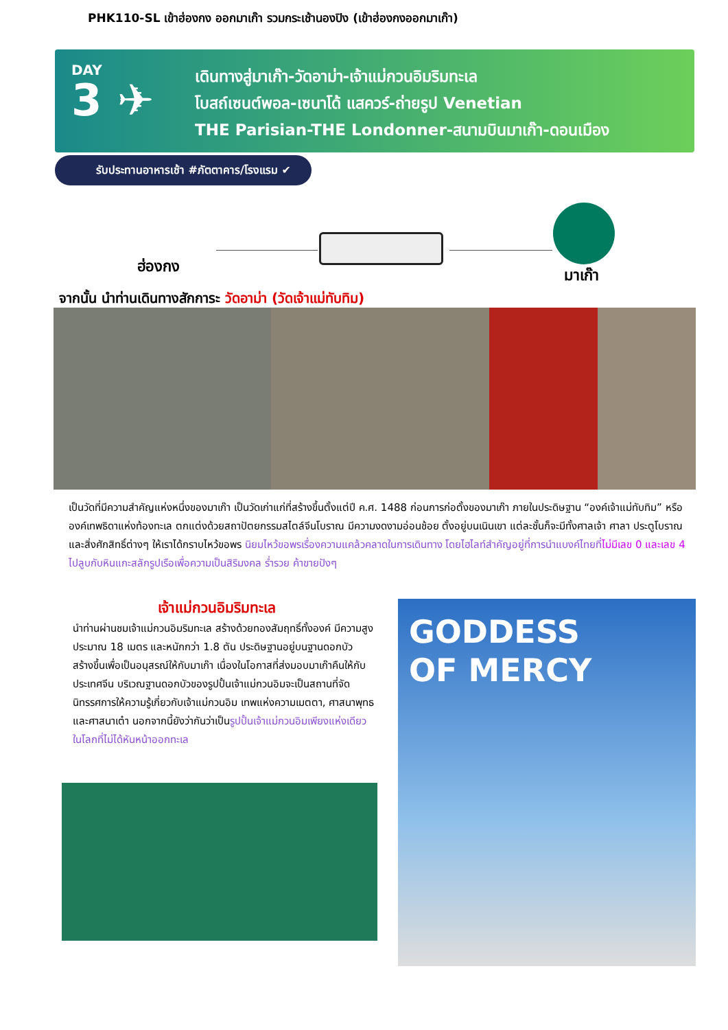PHK110-SL เข้าฮ่องกง ออกมาเก๊า รวมกระเช้านองปิง (เข้าฮ่องกงออกมาเก๊า)
DAY
3 ✈
เดินทางสู่มาเก๊า-วัดอาม่า-เจ้าแม่กวนอิมริมทะเล
โบสถ์เซนต์พอล-เซนาโด้ แสควร์-ถ่ายรูป Venetian
THE Parisian-THE Londonner-สนามบินมาเก๊า-ดอนเมือง
รับประทานอาหารเช้า #ภัตตาคาร/โรงแรม ✔
ฮ่องกง มาเก๊า
จากนั้น นำท่านเดินทางสักการะ วัดอาม่า (วัดเจ้าแม่ทับทิม)
เป็นวัดที่มีความสำคัญแห่งหนึ่งของมาเก๊า เป็นวัดเก่าแก่ที่สร้างขึ้นตั้งแต่ปี ค.ศ. 1488 ก่อนการก่อตั้งของมาเก๊า ภายในประดิษฐาน “องค์เจ้าแม่ทับทิม” หรือองค์เทพธิดาแห่งท้องทะเล ตกแต่งด้วยสถาปัตยกรรมสไตล์จีนโบราณ มีความงดงามอ่อนช้อย ตั้งอยู่บนเนินเขา แต่ละชั้นก็จะมีทั้งศาลเจ้า ศาลา ประตูโบราณ และสิ่งศักสิทธิ์ต่างๆ ให้เราได้กราบไหว้ขอพร นิยมไหว้ขอพรเรื่องความแคล้วคลาดในการเดินทาง โดยไฮไลท์สำคัญอยู่ที่การนำแบงค์ไทยที่ไม่มีเลข 0 และเลข 4 ไปลูบกับหินแกะสลักรูปเรือเพื่อความเป็นสิริมงคล ร่ำรวย ค้าขายปังๆ
เจ้าแม่กวนอิมริมทะเล
นำท่านผ่านชมเจ้าแม่กวนอิมริมทะเล สร้างด้วยทองสัมฤทธิ์ทั้งองค์ มีความสูงประมาณ 18 เมตร และหนักกว่า 1.8 ตัน ประดิษฐานอยู่บนฐานดอกบัว สร้างขึ้นเพื่อเป็นอนุสรณ์ให้กับมาเก๊า เนื่องในโอกาสที่ส่งมอบมาเก๊าคืนให้กับประเทศจีน บริเวณฐานดอกบัวของรูปปั้นเจ้าแม่กวนอิมจะเป็นสถานที่จัดนิทรรศการให้ความรู้เกี่ยวกับเจ้าแม่กวนอิม เทพแห่งความเมตตา, ศาสนาพุทธ และศาสนาเต๋า นอกจากนี้ยังว่ากันว่าเป็นรูปปั้นเจ้าแม่กวนอิมเพียงแห่งเดียวในโลกที่ไม่ได้หันหน้าออกทะเล
GODDESS
OF MERCY